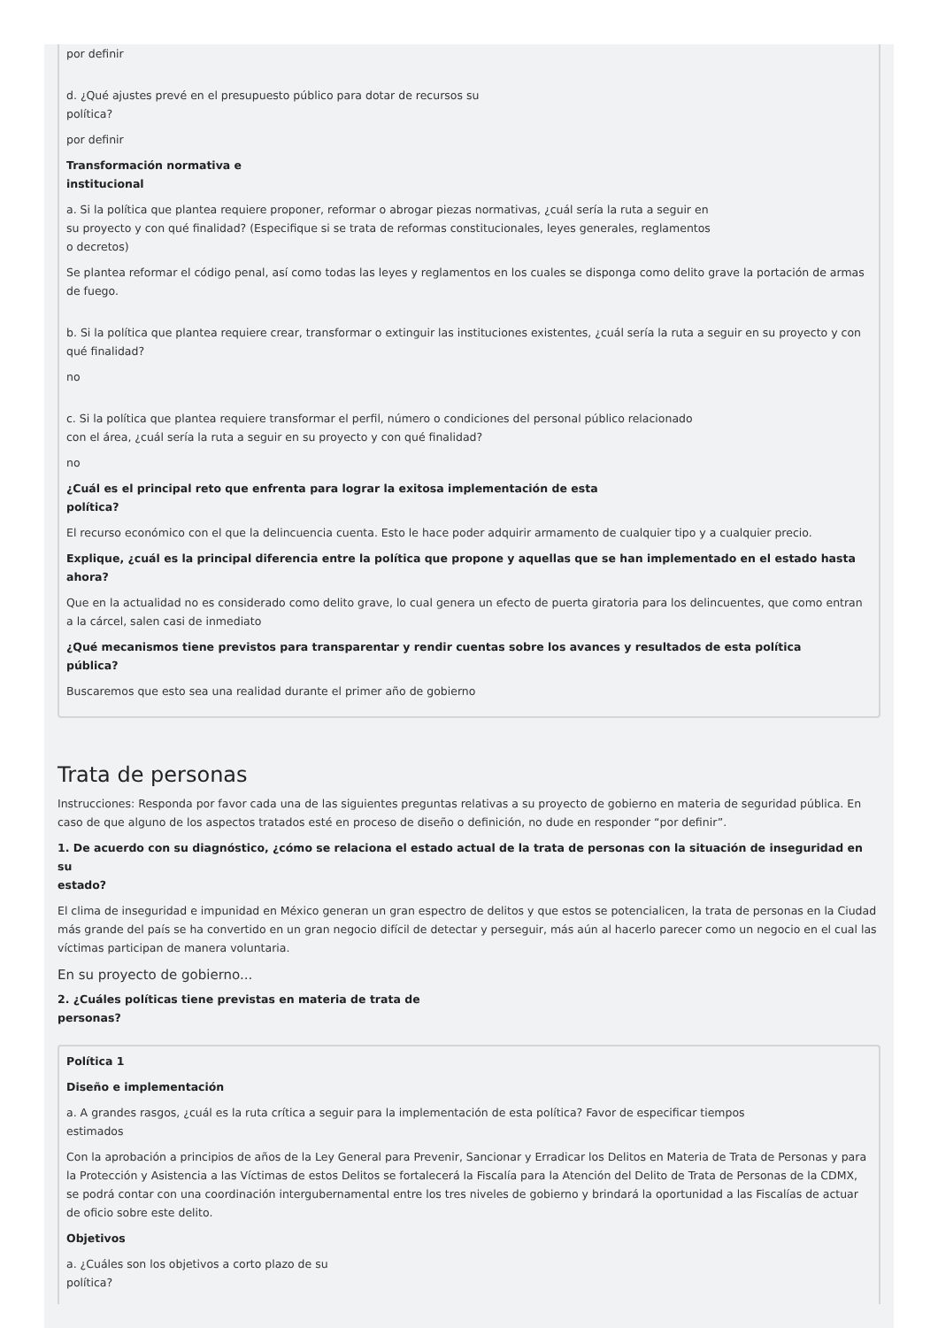por definir
d. ¿Qué ajustes prevé en el presupuesto público para dotar de recursos su
política?
por definir
Transformación normativa e
institucional
a. Si la política que plantea requiere proponer, reformar o abrogar piezas normativas, ¿cuál sería la ruta a seguir en
su proyecto y con qué finalidad? (Especifique si se trata de reformas constitucionales, leyes generales, reglamentos
o decretos)
Se plantea reformar el código penal, así como todas las leyes y reglamentos en los cuales se disponga como delito grave la portación de armas de fuego.
b. Si la política que plantea requiere crear, transformar o extinguir las instituciones existentes, ¿cuál sería la ruta a seguir en su proyecto y con qué finalidad?
no
c. Si la política que plantea requiere transformar el perfil, número o condiciones del personal público relacionado
con el área, ¿cuál sería la ruta a seguir en su proyecto y con qué finalidad?
no
¿Cuál es el principal reto que enfrenta para lograr la exitosa implementación de esta
política?
El recurso económico con el que la delincuencia cuenta. Esto le hace poder adquirir armamento de cualquier tipo y a cualquier precio.
Explique, ¿cuál es la principal diferencia entre la política que propone y aquellas que se han implementado en el estado hasta
ahora?
Que en la actualidad no es considerado como delito grave, lo cual genera un efecto de puerta giratoria para los delincuentes, que como entran a la cárcel, salen casi de inmediato
¿Qué mecanismos tiene previstos para transparentar y rendir cuentas sobre los avances y resultados de esta política
pública?
Buscaremos que esto sea una realidad durante el primer año de gobierno
Trata de personas
Instrucciones: Responda por favor cada una de las siguientes preguntas relativas a su proyecto de gobierno en materia de seguridad pública. En caso de que alguno de los aspectos tratados esté en proceso de diseño o definición, no dude en responder “por definir”.
1. De acuerdo con su diagnóstico, ¿cómo se relaciona el estado actual de la trata de personas con la situación de inseguridad en su
estado?
El clima de inseguridad e impunidad en México generan un gran espectro de delitos y que estos se potencialicen, la trata de personas en la Ciudad más grande del país se ha convertido en un gran negocio difícil de detectar y perseguir, más aún al hacerlo parecer como un negocio en el cual las víctimas participan de manera voluntaria.
En su proyecto de gobierno...
2. ¿Cuáles políticas tiene previstas en materia de trata de
personas?
Política 1
Diseño e implementación
a. A grandes rasgos, ¿cuál es la ruta crítica a seguir para la implementación de esta política? Favor de especificar tiempos
estimados
Con la aprobación a principios de años de la Ley General para Prevenir, Sancionar y Erradicar los Delitos en Materia de Trata de Personas y para la Protección y Asistencia a las Víctimas de estos Delitos se fortalecerá la Fiscalía para la Atención del Delito de Trata de Personas de la CDMX, se podrá contar con una coordinación intergubernamental entre los tres niveles de gobierno y brindará la oportunidad a las Fiscalías de actuar de oficio sobre este delito.
Objetivos
a. ¿Cuáles son los objetivos a corto plazo de su
política?